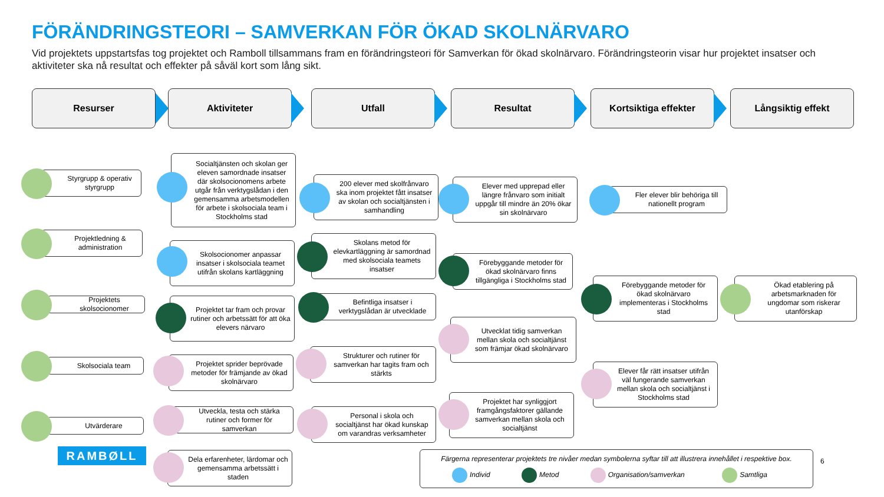FÖRÄNDRINGSTEORI – SAMVERKAN FÖR ÖKAD SKOLNÄRVARO
Vid projektets uppstartsfas tog projektet och Ramboll tillsammans fram en förändringsteori för Samverkan för ökad skolnärvaro. Förändringsteorin visar hur projektet insatser och aktiviteter ska nå resultat och effekter på såväl kort som lång sikt.
Resurser Aktiviteter Utfall Resultat Kortsiktiga effekter Långsiktig effekt
Styrgrupp & operativ styrgrupp
Projektledning & administration
Projektets skolsocionomer
Skolsociala team
Utvärderare
RAMBØLL
Socialtjänsten och skolan ger eleven samordnade insatser där skolsocionomens arbete utgår från verktygslådan i den gemensamma arbetsmodellen för arbete i skolsociala team i Stockholms stad
Skolsocionomer anpassar insatser i skolsociala teamet utifrån skolans kartläggning
Projektet tar fram och provar rutiner och arbetssätt för att öka elevers närvaro
Projektet sprider beprövade metoder för främjande av ökad skolnärvaro
Utveckla, testa och stärka rutiner och former för samverkan
Dela erfarenheter, lärdomar och gemensamma arbetssätt i staden
200 elever med skolfrånvaro ska inom projektet fått insatser av skolan och socialtjänsten i samhandling
Skolans metod för elevkartläggning är samordnad med skolsociala teamets insatser
Befintliga insatser i verktygslådan är utvecklade
Strukturer och rutiner för samverkan har tagits fram och stärkts
Personal i skola och socialtjänst har ökad kunskap om varandras verksamheter
Elever med upprepad eller längre frånvaro som initialt uppgår till mindre än 20% ökar sin skolnärvaro
Förebyggande metoder för ökad skolnärvaro finns tillgängliga i Stockholms stad
Utvecklat tidig samverkan mellan skola och socialtjänst som främjar ökad skolnärvaro
Projektet har synliggjort framgångsfaktorer gällande samverkan mellan skola och socialtjänst
Fler elever blir behöriga till nationellt program
Förebyggande metoder för ökad skolnärvaro implementeras i Stockholms stad
Elever får rätt insatser utifrån väl fungerande samverkan mellan skola och socialtjänst i Stockholms stad
Ökad etablering på arbetsmarknaden för ungdomar som riskerar utanförskap
Färgerna representerar projektets tre nivåer medan symbolerna syftar till att illustrera innehållet i respektive box.
Individ Metod Organisation/samverkan Samtliga
6